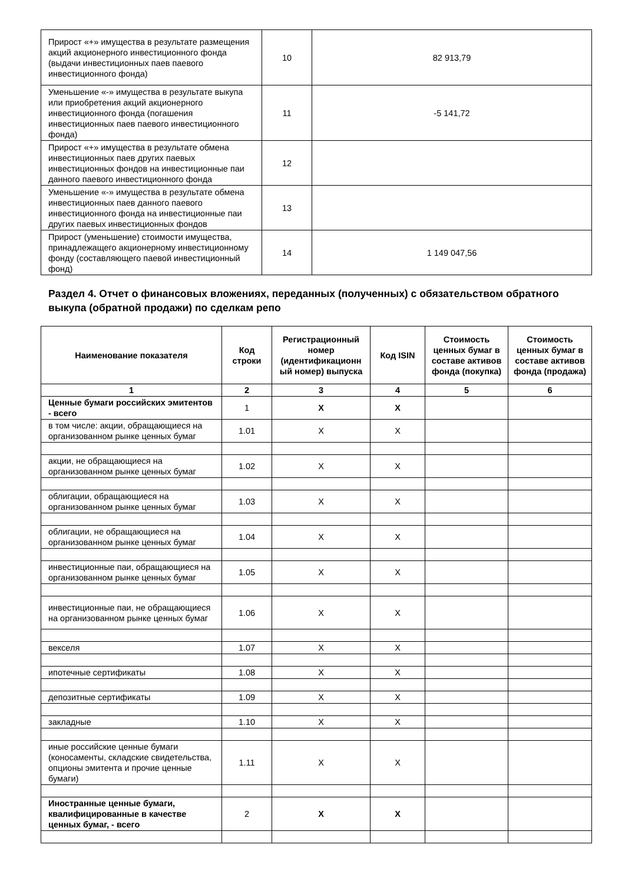| Прирост «+» имущества в результате размещения акций акционерного инвестиционного фонда (выдачи инвестиционных паев паевого инвестиционного фонда) | 10 | 82 913,79 |
| Уменьшение «-» имущества в результате выкупа или приобретения акций акционерного инвестиционного фонда (погашения инвестиционных паев паевого инвестиционного фонда) | 11 | -5 141,72 |
| Прирост «+» имущества в результате обмена инвестиционных паев других паевых инвестиционных фондов на инвестиционные паи данного паевого инвестиционного фонда | 12 | |
| Уменьшение «-» имущества в результате обмена инвестиционных паев данного паевого инвестиционного фонда на инвестиционные паи других паевых инвестиционных фондов | 13 | |
| Прирост (уменьшение) стоимости имущества, принадлежащего акционерному инвестиционному фонду (составляющего паевой инвестиционный фонд) | 14 | 1 149 047,56 |
Раздел 4. Отчет о финансовых вложениях, переданных (полученных) с обязательством обратного выкупа (обратной продажи) по сделкам репо
| Наименование показателя | Код строки | Регистрационный номер (идентификационн ый номер) выпуска | Код ISIN | Стоимость ценных бумаг в составе активов фонда (покупка) | Стоимость ценных бумаг в составе активов фонда (продажа) |
| --- | --- | --- | --- | --- | --- |
| 1 | 2 | 3 | 4 | 5 | 6 |
| Ценные бумаги российских эмитентов - всего | 1 | X | X | | |
| в том числе: акции, обращающиеся на организованном рынке ценных бумаг | 1.01 | X | X | | |
| акции, не обращающиеся на организованном рынке ценных бумаг | 1.02 | X | X | | |
| облигации, обращающиеся на организованном рынке ценных бумаг | 1.03 | X | X | | |
| облигации, не обращающиеся на организованном рынке ценных бумаг | 1.04 | X | X | | |
| инвестиционные паи, обращающиеся на организованном рынке ценных бумаг | 1.05 | X | X | | |
| инвестиционные паи, не обращающиеся на организованном рынке ценных бумаг | 1.06 | X | X | | |
| векселя | 1.07 | X | X | | |
| ипотечные сертификаты | 1.08 | X | X | | |
| депозитные сертификаты | 1.09 | X | X | | |
| закладные | 1.10 | X | X | | |
| иные российские ценные бумаги (коносаменты, складские свидетельства, опционы эмитента и прочие ценные бумаги) | 1.11 | X | X | | |
| Иностранные ценные бумаги, квалифицированные в качестве ценных бумаг, - всего | 2 | X | X | | |